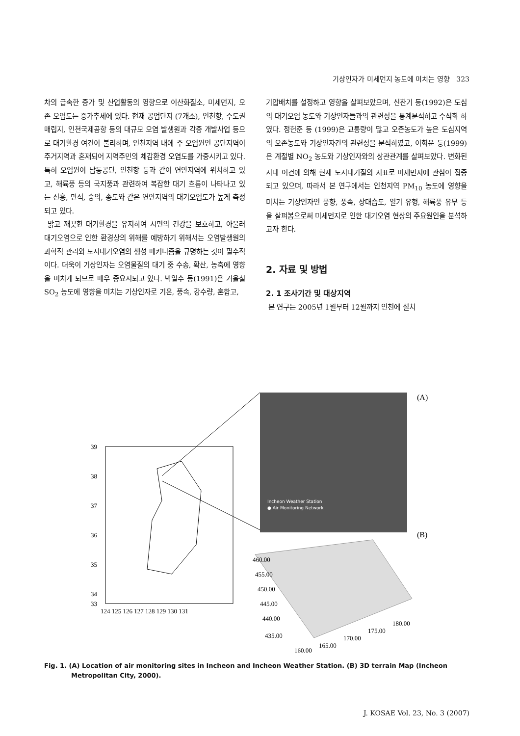기상인자가 미세먼지 농도에 미치는 영향 323
차의 급속한 증가 및 산업활동의 영향으로 이산화질소, 미세먼지, 오존 오염도는 증가추세에 있다. 현재 공업단지 (7개소), 인천항, 수도권 매립지, 인천국제공항 등의 대규모 오염 발생원과 각종 개발사업 등으로 대기환경 여건이 불리하며, 인천지역 내에 주 오염원인 공단지역이 주거지역과 혼재되어 지역주민의 체감환경 오염도를 가중시키고 있다. 특히 오염원이 남동공단, 인천항 등과 같이 연안지역에 위치하고 있고, 해륙풍 등의 국지풍과 관련하여 복잡한 대기 흐름이 나타나고 있는 신흥, 만석, 숭의, 송도와 같은 연안지역의 대기오염도가 높게 측정되고 있다.
맑고 깨끗한 대기환경을 유지하여 시민의 건강을 보호하고, 아울러 대기오염으로 인한 환경상의 위해를 예방하기 위해서는 오염발생원의 과학적 관리와 도시대기오염의 생성 메커니즘을 규명하는 것이 필수적이다. 더욱이 기상인자는 오염물질의 대기 중 수송, 확산, 농축에 영향을 미치게 되므로 매우 중요시되고 있다. 박일수 등(1991)은 겨울철 SO<sub>2</sub> 농도에 영향을 미치는 기상인자로 기온, 풍속, 강수량, 혼합고,
기압배치를 설정하고 영향을 살펴보았으며, 신찬기 등(1992)은 도심의 대기오염 농도와 기상인자들과의 관련성을 통계분석하고 수식화 하였다. 정헌준 등 (1999)은 교통량이 많고 오존농도가 높은 도심지역의 오존농도와 기상인자간의 관련성을 분석하였고, 이화운 등(1999)은 계절별 NO<sub>2</sub> 농도와 기상인자와의 상관관계를 살펴보았다. 변화된 시대 여건에 의해 현재 도시대기질의 지표로 미세먼지에 관심이 집중되고 있으며, 따라서 본 연구에서는 인천지역 PM<sub>10</sub> 농도에 영향을 미치는 기상인자인 풍향, 풍속, 상대습도, 일기 유형, 해륙풍 유무 등을 살펴봄으로써 미세먼지로 인한 대기오염 현상의 주요원인을 분석하고자 한다.
2. 자료 및 방법
2. 1 조사기간 및 대상지역
본 연구는 2005년 1월부터 12월까지 인천에 설치
39
38
37
36
35
34
33
124 125 126 127 128 129 130 131
Incheon Weather Station
● Air Monitoring Network
(A)
(B)
460.00
455.00
450.00
445.00
440.00
435.00
160.00
165.00
170.00
175.00
180.00
Fig. 1. (A) Location of air monitoring sites in Incheon and Incheon Weather Station. (B) 3D terrain Map (Incheon Metropolitan City, 2000).
J. KOSAE Vol. 23, No. 3 (2007)